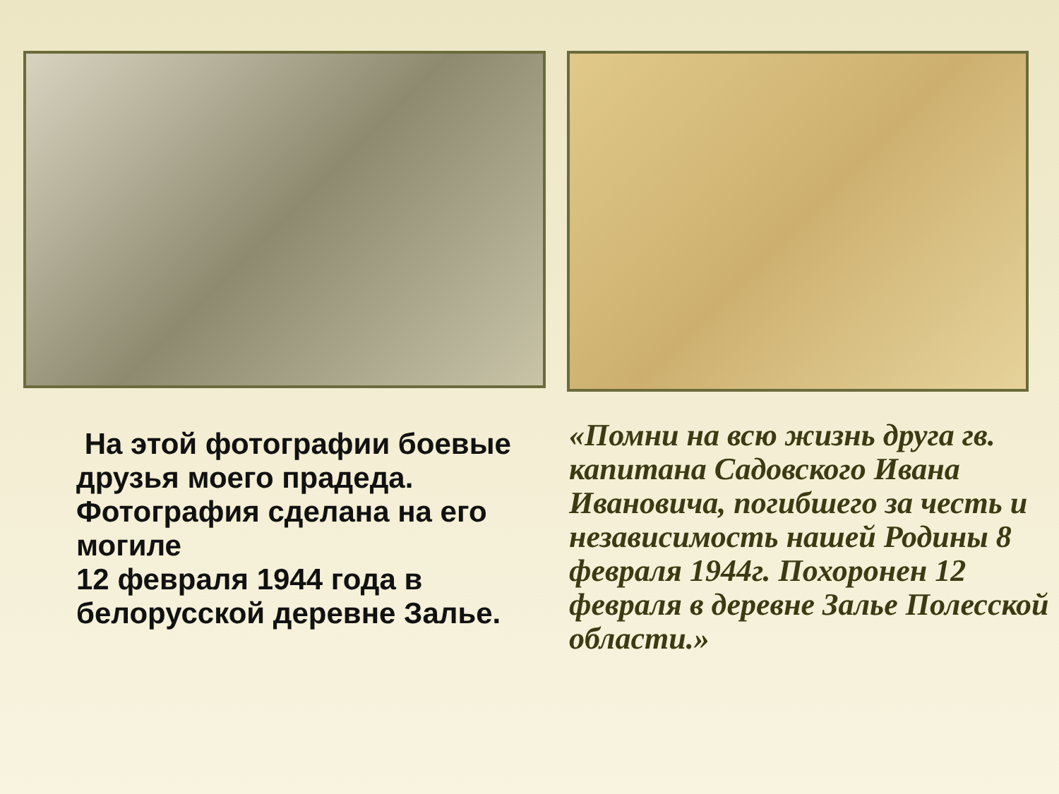На этой фотографии боевые друзья моего прадеда. Фотография сделана на его могиле
12 февраля 1944 года в белорусской деревне Залье.
«Помни на всю жизнь друга гв. капитана Садовского Ивана Ивановича, погибшего за честь и независимость нашей Родины 8 февраля 1944г. Похоронен 12 февраля в деревне Залье Полесской области.»